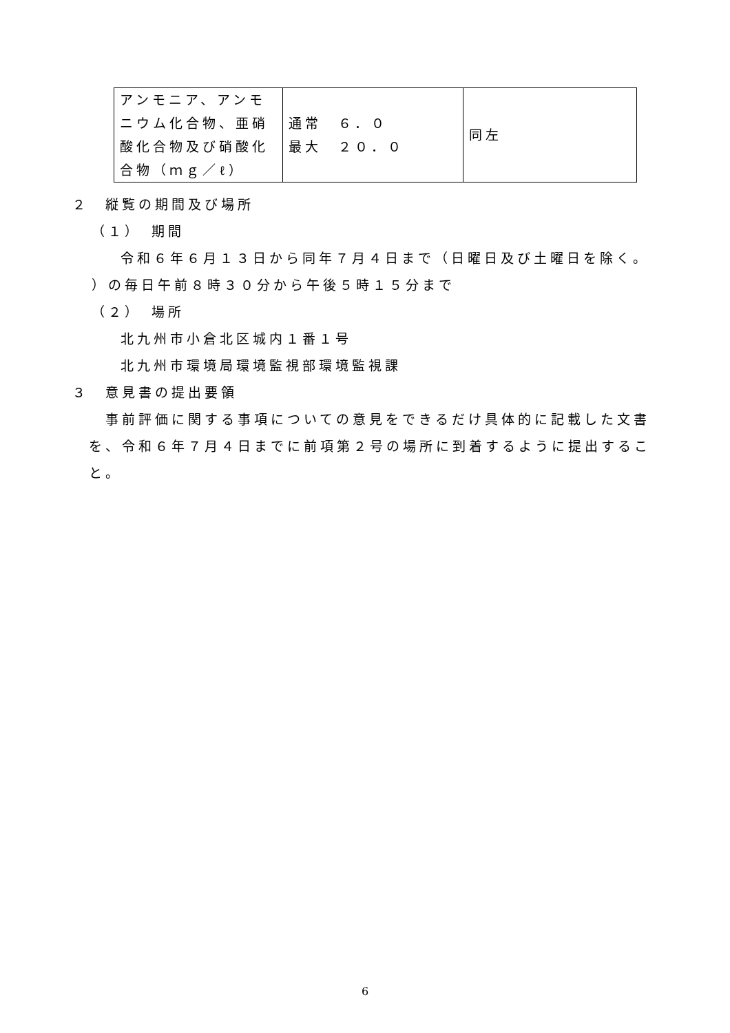| アンモニア、アンモニウム化合物、亜硝酸化合物及び硝酸化合物（ｍｇ／ℓ） | 通常 ６．０ 最大 ２０．０ | 同左 |
２　縦覧の期間及び場所
（１）　期間
令和６年６月１３日から同年７月４日まで（日曜日及び土曜日を除く。
）の毎日午前８時３０分から午後５時１５分まで
（２）　場所
北九州市小倉北区城内１番１号
北九州市環境局環境監視部環境監視課
３　意見書の提出要領
事前評価に関する事項についての意見をできるだけ具体的に記載した文書を、令和６年７月４日までに前項第２号の場所に到着するように提出すること。
6